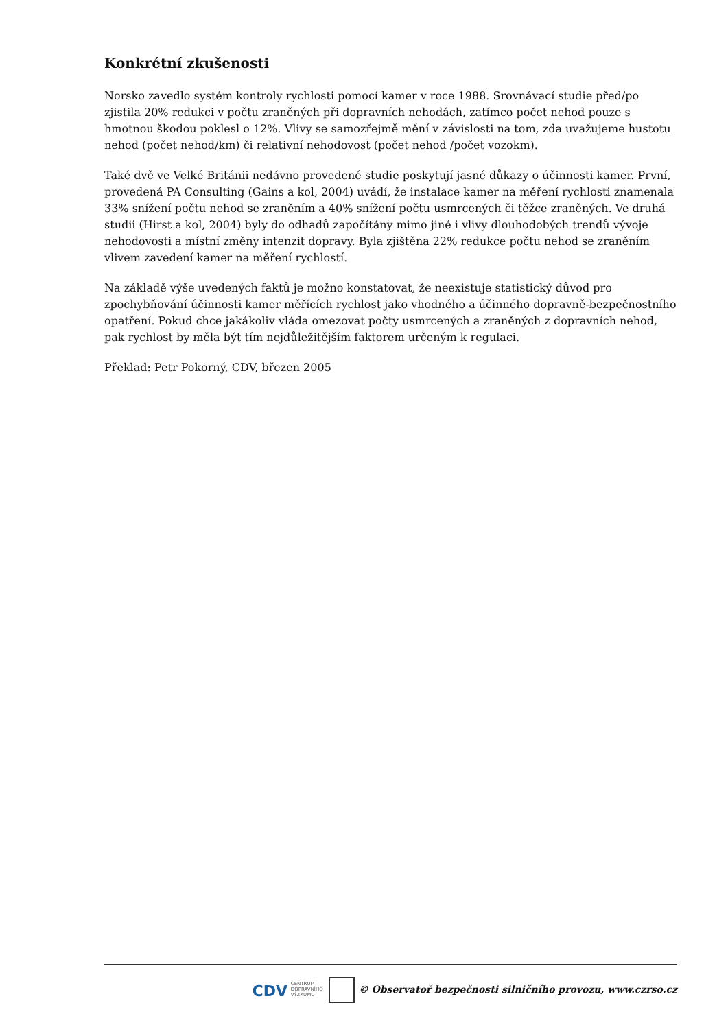Konkrétní zkušenosti
Norsko zavedlo systém kontroly rychlosti pomocí kamer v roce 1988. Srovnávací studie před/po zjistila 20% redukci v počtu zraněných při dopravních nehodách, zatímco počet nehod pouze s hmotnou škodou poklesl o 12%. Vlivy se samozřejmě mění v závislosti na tom, zda uvažujeme hustotu nehod (počet nehod/km) či relativní nehodovost (počet nehod /počet vozokm).
Také dvě ve Velké Británii nedávno provedené studie poskytují jasné důkazy o účinnosti kamer. První, provedená PA Consulting (Gains a kol, 2004) uvádí, že instalace kamer na měření rychlosti znamenala 33% snížení počtu nehod se zraněním a 40% snížení počtu usmrcených či těžce zraněných. Ve druhá studii (Hirst a kol, 2004) byly do odhadů započítány mimo jiné i vlivy dlouhodobých trendů vývoje nehodovosti a místní změny intenzit dopravy. Byla zjištěna 22% redukce počtu nehod se zraněním vlivem zavedení kamer na měření rychlostí.
Na základě výše uvedených faktů je možno konstatovat, že neexistuje statistický důvod pro zpochybňování účinnosti kamer měřících rychlost jako vhodného a účinného dopravně-bezpečnostního opatření. Pokud chce jakákoliv vláda omezovat počty usmrcených a zraněných z dopravních nehod, pak rychlost by měla být tím nejdůležitějším faktorem určeným k regulaci.
Překlad: Petr Pokorný, CDV, březen 2005
CDV CENTRUM
DOPRAVNÍHO
VÝZKUMU © Observatoř bezpečnosti silničního provozu, www.czrso.cz